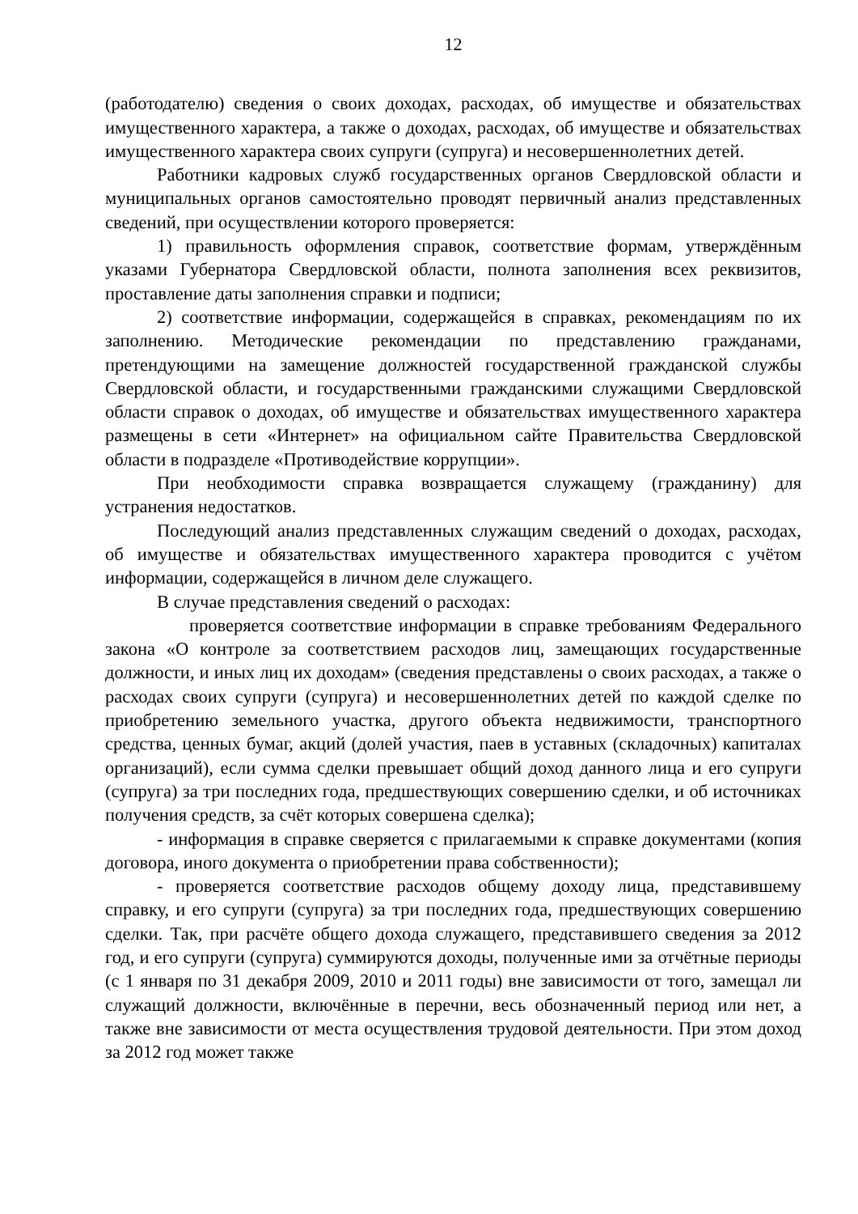12
(работодателю) сведения о своих доходах, расходах, об имуществе и обязательствах имущественного характера, а также о доходах, расходах, об имуществе и обязательствах имущественного характера своих супруги (супруга) и несовершеннолетних детей.
Работники кадровых служб государственных органов Свердловской области и муниципальных органов самостоятельно проводят первичный анализ представленных сведений, при осуществлении которого проверяется:
1) правильность оформления справок, соответствие формам, утверждённым указами Губернатора Свердловской области, полнота заполнения всех реквизитов, проставление даты заполнения справки и подписи;
2) соответствие информации, содержащейся в справках, рекомендациям по их заполнению. Методические рекомендации по представлению гражданами, претендующими на замещение должностей государственной гражданской службы Свердловской области, и государственными гражданскими служащими Свердловской области справок о доходах, об имуществе и обязательствах имущественного характера размещены в сети «Интернет» на официальном сайте Правительства Свердловской области в подразделе «Противодействие коррупции».
При необходимости справка возвращается служащему (гражданину) для устранения недостатков.
Последующий анализ представленных служащим сведений о доходах, расходах, об имуществе и обязательствах имущественного характера проводится с учётом информации, содержащейся в личном деле служащего.
В случае представления сведений о расходах:
проверяется соответствие информации в справке требованиям Федерального закона «О контроле за соответствием расходов лиц, замещающих государственные должности, и иных лиц их доходам» (сведения представлены о своих расходах, а также о расходах своих супруги (супруга) и несовершеннолетних детей по каждой сделке по приобретению земельного участка, другого объекта недвижимости, транспортного средства, ценных бумаг, акций (долей участия, паев в уставных (складочных) капиталах организаций), если сумма сделки превышает общий доход данного лица и его супруги (супруга) за три последних года, предшествующих совершению сделки, и об источниках получения средств, за счёт которых совершена сделка);
- информация в справке сверяется с прилагаемыми к справке документами (копия договора, иного документа о приобретении права собственности);
- проверяется соответствие расходов общему доходу лица, представившему справку, и его супруги (супруга) за три последних года, предшествующих совершению сделки. Так, при расчёте общего дохода служащего, представившего сведения за 2012 год, и его супруги (супруга) суммируются доходы, полученные ими за отчётные периоды (с 1 января по 31 декабря 2009, 2010 и 2011 годы) вне зависимости от того, замещал ли служащий должности, включённые в перечни, весь обозначенный период или нет, а также вне зависимости от места осуществления трудовой деятельности. При этом доход за 2012 год может также